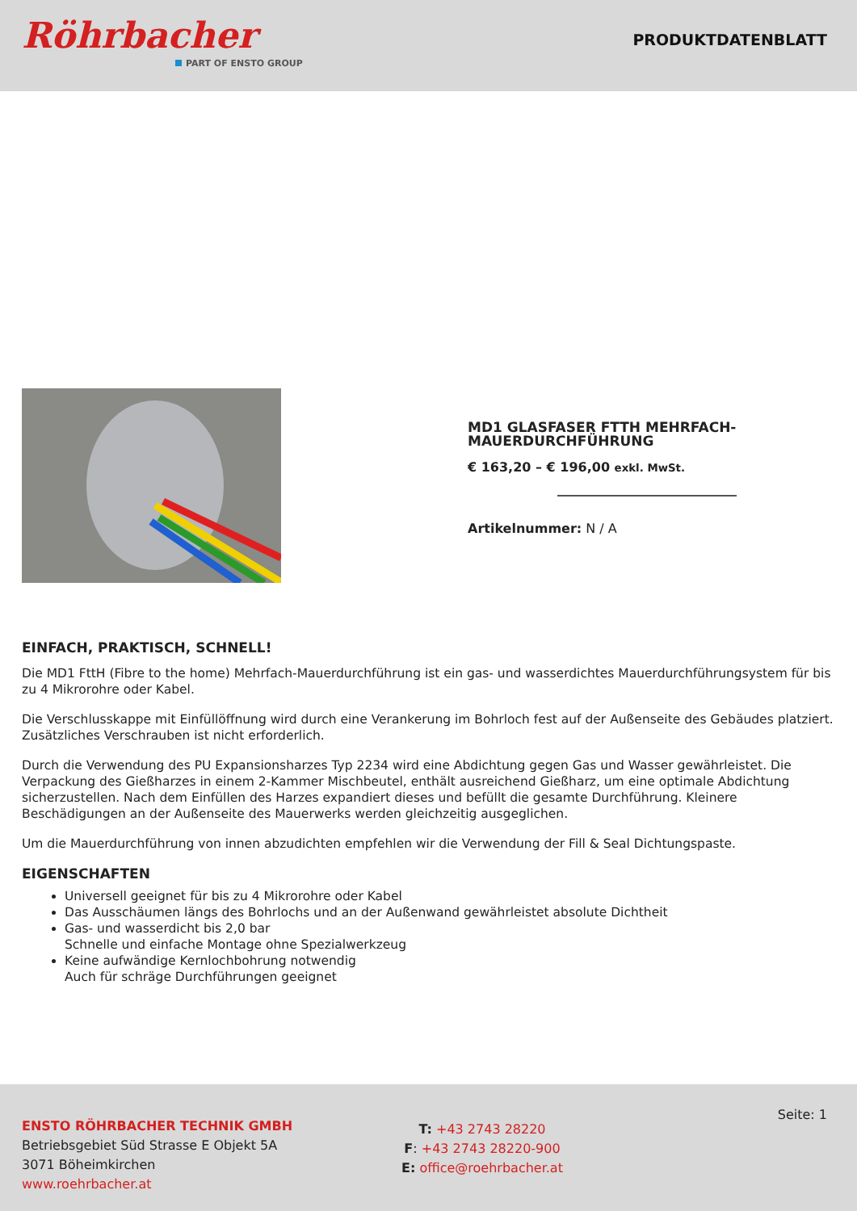Röhrbacher
PART OF ENSTO GROUP
PRODUKTDATENBLATT
MD1 GLASFASER FTTH MEHRFACH-MAUERDURCHFÜHRUNG
€ 163,20 – € 196,00 exkl. MwSt.
Artikelnummer: N / A
EINFACH, PRAKTISCH, SCHNELL!
Die MD1 FttH (Fibre to the home) Mehrfach-Mauerdurchführung ist ein gas- und wasserdichtes Mauerdurchführungsystem für bis zu 4 Mikrorohre oder Kabel.
Die Verschlusskappe mit Einfüllöffnung wird durch eine Verankerung im Bohrloch fest auf der Außenseite des Gebäudes platziert. Zusätzliches Verschrauben ist nicht erforderlich.
Durch die Verwendung des PU Expansionsharzes Typ 2234 wird eine Abdichtung gegen Gas und Wasser gewährleistet. Die Verpackung des Gießharzes in einem 2-Kammer Mischbeutel, enthält ausreichend Gießharz, um eine optimale Abdichtung sicherzustellen. Nach dem Einfüllen des Harzes expandiert dieses und befüllt die gesamte Durchführung. Kleinere Beschädigungen an der Außenseite des Mauerwerks werden gleichzeitig ausgeglichen.
Um die Mauerdurchführung von innen abzudichten empfehlen wir die Verwendung der Fill & Seal Dichtungspaste.
EIGENSCHAFTEN
Universell geeignet für bis zu 4 Mikrorohre oder Kabel
Das Ausschäumen längs des Bohrlochs und an der Außenwand gewährleistet absolute Dichtheit
Gas- und wasserdicht bis 2,0 bar
Schnelle und einfache Montage ohne Spezialwerkzeug
Keine aufwändige Kernlochbohrung notwendig
Auch für schräge Durchführungen geeignet
ENSTO RÖHRBACHER TECHNIK GMBH
Betriebsgebiet Süd Strasse E Objekt 5A
3071 Böheimkirchen
www.roehrbacher.at
T: +43 2743 28220
F: +43 2743 28220-900
E: office@roehrbacher.at
Seite: 1